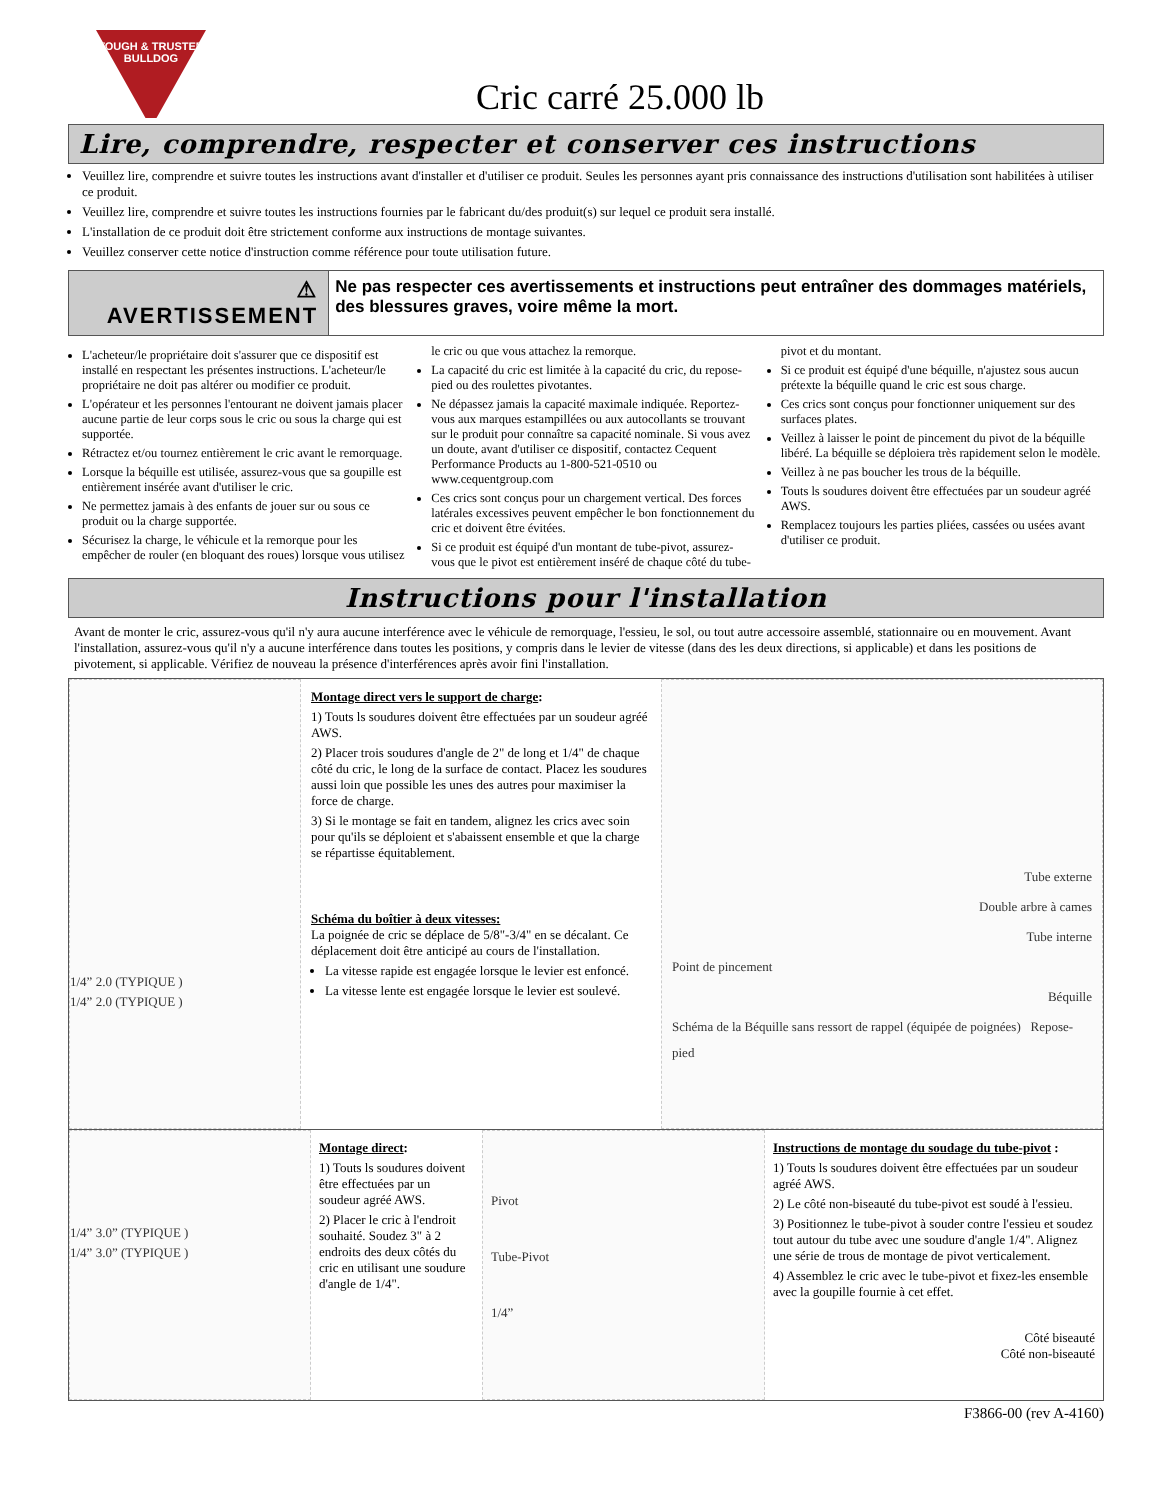TOUGH & TRUSTED
BULLDOG
Cric carré 25.000 lb
Lire, comprendre, respecter et conserver ces instructions
Veuillez lire, comprendre et suivre toutes les instructions avant d'installer et d'utiliser ce produit. Seules les personnes ayant pris connaissance des instructions d'utilisation sont habilitées à utiliser ce produit.
Veuillez lire, comprendre et suivre toutes les instructions fournies par le fabricant du/des produit(s) sur lequel ce produit sera installé.
L'installation de ce produit doit être strictement conforme aux instructions de montage suivantes.
Veuillez conserver cette notice d'instruction comme référence pour toute utilisation future.
⚠ AVERTISSEMENT
Ne pas respecter ces avertissements et instructions peut entraîner des dommages matériels, des blessures graves, voire même la mort.
L'acheteur/le propriétaire doit s'assurer que ce dispositif est installé en respectant les présentes instructions. L'acheteur/le propriétaire ne doit pas altérer ou modifier ce produit.
L'opérateur et les personnes l'entourant ne doivent jamais placer aucune partie de leur corps sous le cric ou sous la charge qui est supportée.
Rétractez et/ou tournez entièrement le cric avant le remorquage.
Lorsque la béquille est utilisée, assurez-vous que sa goupille est entièrement insérée avant d'utiliser le cric.
Ne permettez jamais à des enfants de jouer sur ou sous ce produit ou la charge supportée.
Sécurisez la charge, le véhicule et la remorque pour les empêcher de rouler (en bloquant des roues) lorsque vous utilisez le cric ou que vous attachez la remorque.
La capacité du cric est limitée à la capacité du cric, du repose-pied ou des roulettes pivotantes.
Ne dépassez jamais la capacité maximale indiquée. Reportez-vous aux marques estampillées ou aux autocollants se trouvant sur le produit pour connaître sa capacité nominale. Si vous avez un doute, avant d'utiliser ce dispositif, contactez Cequent Performance Products au 1-800-521-0510 ou www.cequentgroup.com
Ces crics sont conçus pour un chargement vertical. Des forces latérales excessives peuvent empêcher le bon fonctionnement du cric et doivent être évitées.
Si ce produit est équipé d'un montant de tube-pivot, assurez-vous que le pivot est entièrement inséré de chaque côté du tube-pivot et du montant.
Si ce produit est équipé d'une béquille, n'ajustez sous aucun prétexte la béquille quand le cric est sous charge.
Ces crics sont conçus pour fonctionner uniquement sur des surfaces plates.
Veillez à laisser le point de pincement du pivot de la béquille libéré. La béquille se déploiera très rapidement selon le modèle.
Veillez à ne pas boucher les trous de la béquille.
Touts ls soudures doivent être effectuées par un soudeur agréé AWS.
Remplacez toujours les parties pliées, cassées ou usées avant d'utiliser ce produit.
Instructions pour l'installation
Avant de monter le cric, assurez-vous qu'il n'y aura aucune interférence avec le véhicule de remorquage, l'essieu, le sol, ou tout autre accessoire assemblé, stationnaire ou en mouvement. Avant l'installation, assurez-vous qu'il n'y a aucune interférence dans toutes les positions, y compris dans le levier de vitesse (dans des les deux directions, si applicable) et dans les positions de pivotement, si applicable. Vérifiez de nouveau la présence d'interférences après avoir fini l'installation.
1/4” 2.0 (TYPIQUE )
1/4” 2.0 (TYPIQUE )
Montage direct vers le support de charge:
1) Touts ls soudures doivent être effectuées par un soudeur agréé AWS.
2) Placer trois soudures d'angle de 2" de long et 1/4" de chaque côté du cric, le long de la surface de contact. Placez les soudures aussi loin que possible les unes des autres pour maximiser la force de charge.
3) Si le montage se fait en tandem, alignez les crics avec soin pour qu'ils se déploient et s'abaissent ensemble et que la charge se répartisse équitablement.
Schéma du boîtier à deux vitesses:
La poignée de cric se déplace de 5/8"-3/4" en se décalant. Ce déplacement doit être anticipé au cours de l'installation.
La vitesse rapide est engagée lorsque le levier est enfoncé.
La vitesse lente est engagée lorsque le levier est soulevé.
Tube externe
Double arbre à cames
Tube interne
Point de pincement
Béquille
Schéma de la Béquille sans ressort de rappel (équipée de poignées) Repose-pied
1/4” 3.0” (TYPIQUE )
1/4” 3.0” (TYPIQUE )
Montage direct:
1) Touts ls soudures doivent être effectuées par un soudeur agréé AWS.
2) Placer le cric à l'endroit souhaité. Soudez 3" à 2 endroits des deux côtés du cric en utilisant une soudure d'angle de 1/4".
Pivot
Tube-Pivot
1/4”
Instructions de montage du soudage du tube-pivot :
1) Touts ls soudures doivent être effectuées par un soudeur agréé AWS.
2) Le côté non-biseauté du tube-pivot est soudé à l'essieu.
3) Positionnez le tube-pivot à souder contre l'essieu et soudez tout autour du tube avec une soudure d'angle 1/4". Alignez une série de trous de montage de pivot verticalement.
4) Assemblez le cric avec le tube-pivot et fixez-les ensemble avec la goupille fournie à cet effet.
Côté biseauté
Côté non-biseauté
F3866-00 (rev A-4160)